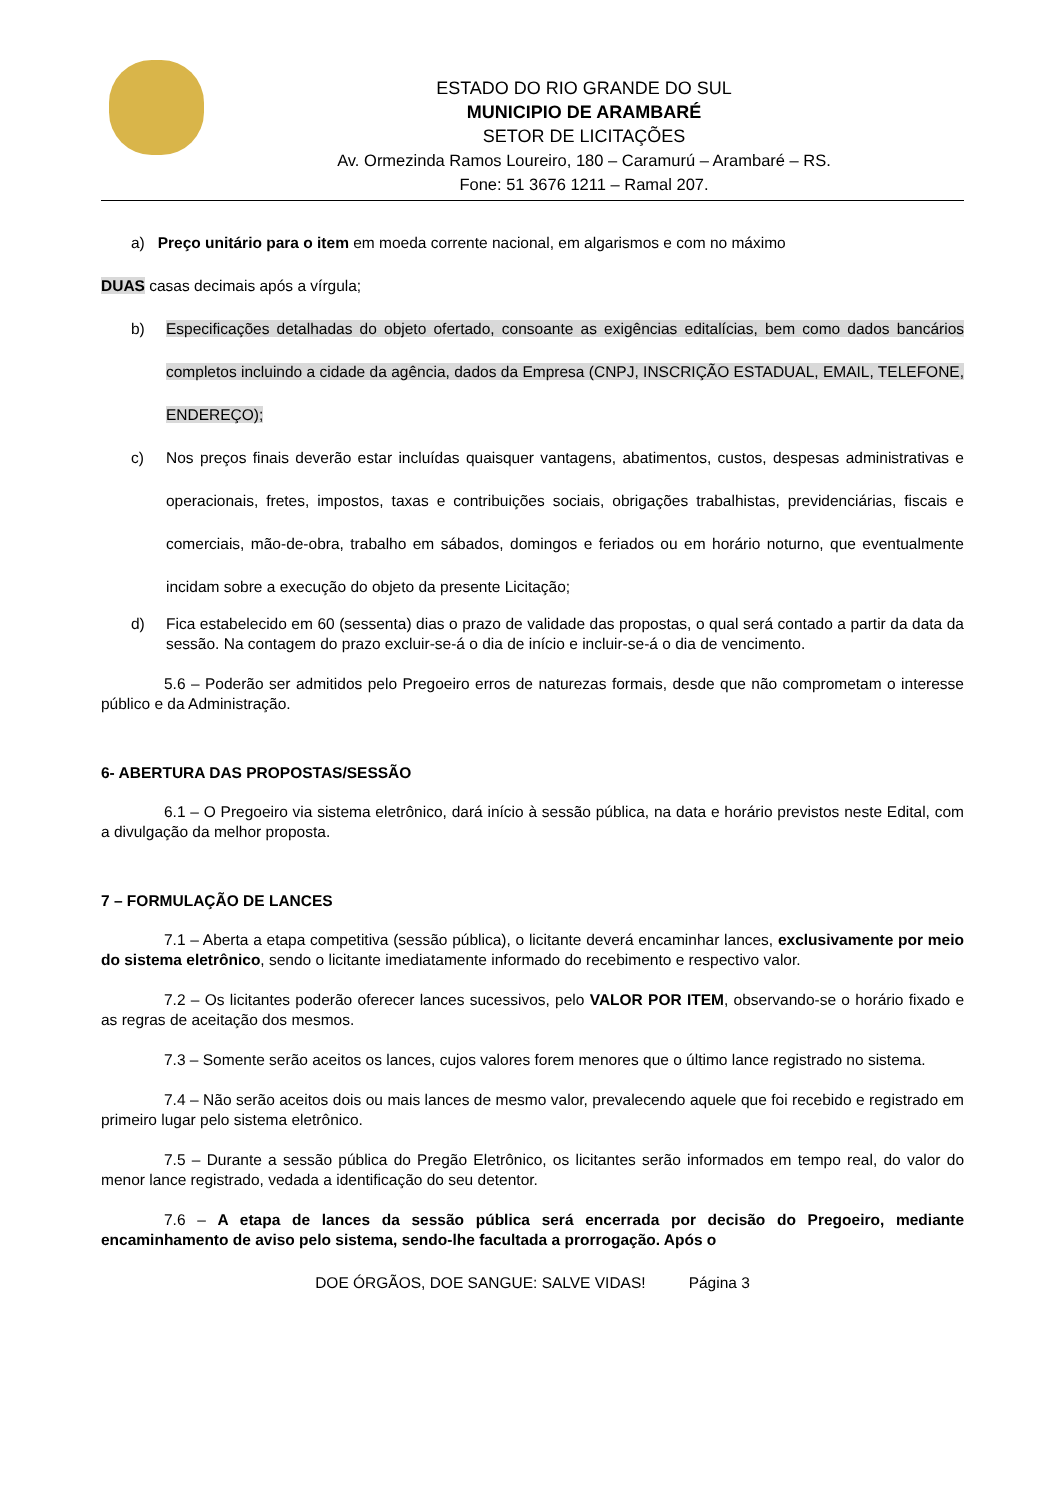ESTADO DO RIO GRANDE DO SUL
MUNICIPIO DE ARAMBARÉ
SETOR DE LICITAÇÕES
Av. Ormezinda Ramos Loureiro, 180 – Caramurú – Arambaré – RS.
Fone: 51 3676 1211 – Ramal 207.
a) Preço unitário para o item em moeda corrente nacional, em algarismos e com no máximo
DUAS casas decimais após a vírgula;
b) Especificações detalhadas do objeto ofertado, consoante as exigências editalícias, bem como dados bancários completos incluindo a cidade da agência, dados da Empresa (CNPJ, INSCRIÇÃO ESTADUAL, EMAIL, TELEFONE, ENDEREÇO);
c) Nos preços finais deverão estar incluídas quaisquer vantagens, abatimentos, custos, despesas administrativas e operacionais, fretes, impostos, taxas e contribuições sociais, obrigações trabalhistas, previdenciárias, fiscais e comerciais, mão-de-obra, trabalho em sábados, domingos e feriados ou em horário noturno, que eventualmente incidam sobre a execução do objeto da presente Licitação;
d) Fica estabelecido em 60 (sessenta) dias o prazo de validade das propostas, o qual será contado a partir da data da sessão. Na contagem do prazo excluir-se-á o dia de início e incluir-se-á o dia de vencimento.
5.6 – Poderão ser admitidos pelo Pregoeiro erros de naturezas formais, desde que não comprometam o interesse público e da Administração.
6- ABERTURA DAS PROPOSTAS/SESSÃO
6.1 – O Pregoeiro via sistema eletrônico, dará início à sessão pública, na data e horário previstos neste Edital, com a divulgação da melhor proposta.
7 – FORMULAÇÃO DE LANCES
7.1 – Aberta a etapa competitiva (sessão pública), o licitante deverá encaminhar lances, exclusivamente por meio do sistema eletrônico, sendo o licitante imediatamente informado do recebimento e respectivo valor.
7.2 – Os licitantes poderão oferecer lances sucessivos, pelo VALOR POR ITEM, observando-se o horário fixado e as regras de aceitação dos mesmos.
7.3 – Somente serão aceitos os lances, cujos valores forem menores que o último lance registrado no sistema.
7.4 – Não serão aceitos dois ou mais lances de mesmo valor, prevalecendo aquele que foi recebido e registrado em primeiro lugar pelo sistema eletrônico.
7.5 – Durante a sessão pública do Pregão Eletrônico, os licitantes serão informados em tempo real, do valor do menor lance registrado, vedada a identificação do seu detentor.
7.6 – A etapa de lances da sessão pública será encerrada por decisão do Pregoeiro, mediante encaminhamento de aviso pelo sistema, sendo-lhe facultada a prorrogação. Após o
DOE ÓRGÃOS, DOE SANGUE: SALVE VIDAS! Página 3